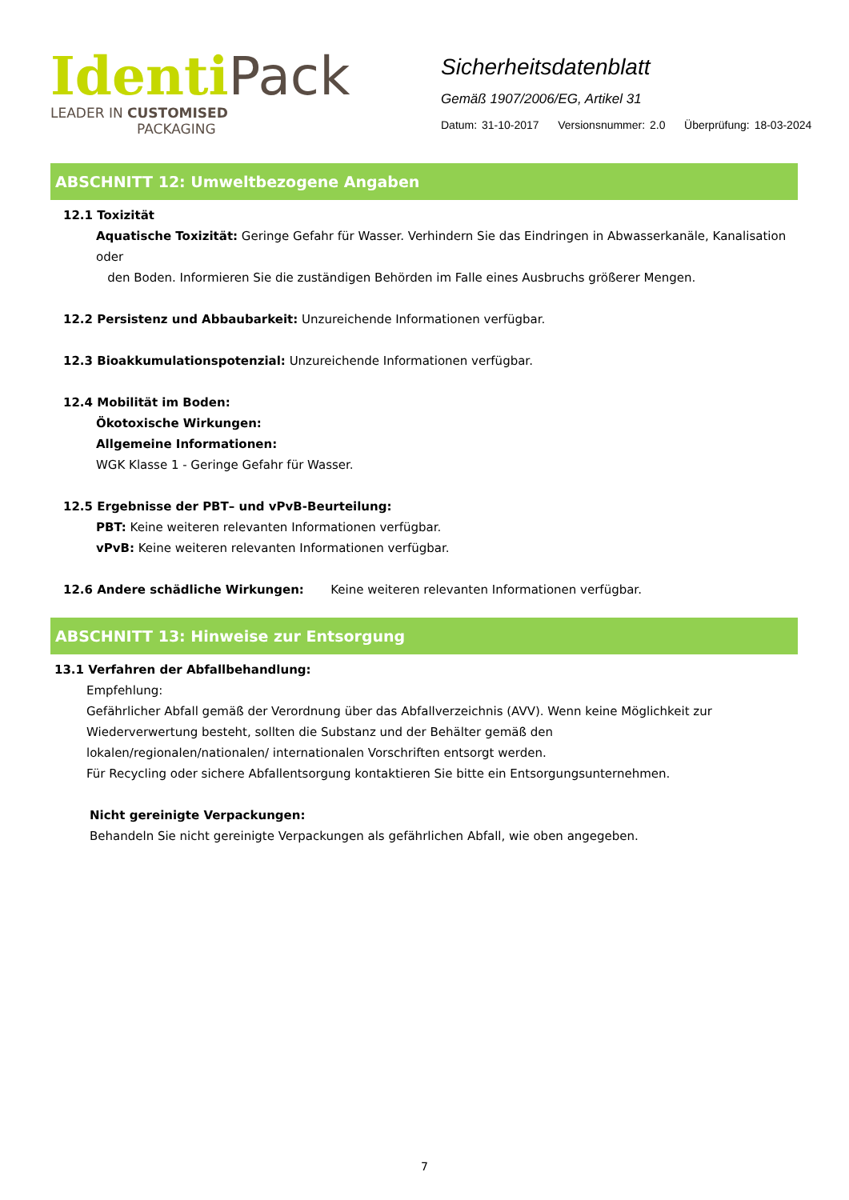Identi Pack
LEADER IN CUSTOMISED
PACKAGING
Sicherheitsdatenblatt
Gemäß 1907/2006/EG, Artikel 31
Datum: 31-10-2017 Versionsnummer: 2.0 Überprüfung: 18-03-2024
ABSCHNITT 12: Umweltbezogene Angaben
12.1 Toxizität
Aquatische Toxizität: Geringe Gefahr für Wasser. Verhindern Sie das Eindringen in Abwasserkanäle, Kanalisation oder
den Boden. Informieren Sie die zuständigen Behörden im Falle eines Ausbruchs größerer Mengen.
12.2 Persistenz und Abbaubarkeit: Unzureichende Informationen verfügbar.
12.3 Bioakkumulationspotenzial: Unzureichende Informationen verfügbar.
12.4 Mobilität im Boden:
Ökotoxische Wirkungen:
Allgemeine Informationen:
WGK Klasse 1 - Geringe Gefahr für Wasser.
12.5 Ergebnisse der PBT– und vPvB-Beurteilung:
PBT: Keine weiteren relevanten Informationen verfügbar.
vPvB: Keine weiteren relevanten Informationen verfügbar.
12.6 Andere schädliche Wirkungen: Keine weiteren relevanten Informationen verfügbar.
ABSCHNITT 13: Hinweise zur Entsorgung
13.1 Verfahren der Abfallbehandlung:
Empfehlung:
Gefährlicher Abfall gemäß der Verordnung über das Abfallverzeichnis (AVV). Wenn keine Möglichkeit zur Wiederverwertung besteht, sollten die Substanz und der Behälter gemäß den lokalen/regionalen/nationalen/ internationalen Vorschriften entsorgt werden.
Für Recycling oder sichere Abfallentsorgung kontaktieren Sie bitte ein Entsorgungsunternehmen.
Nicht gereinigte Verpackungen:
Behandeln Sie nicht gereinigte Verpackungen als gefährlichen Abfall, wie oben angegeben.
7